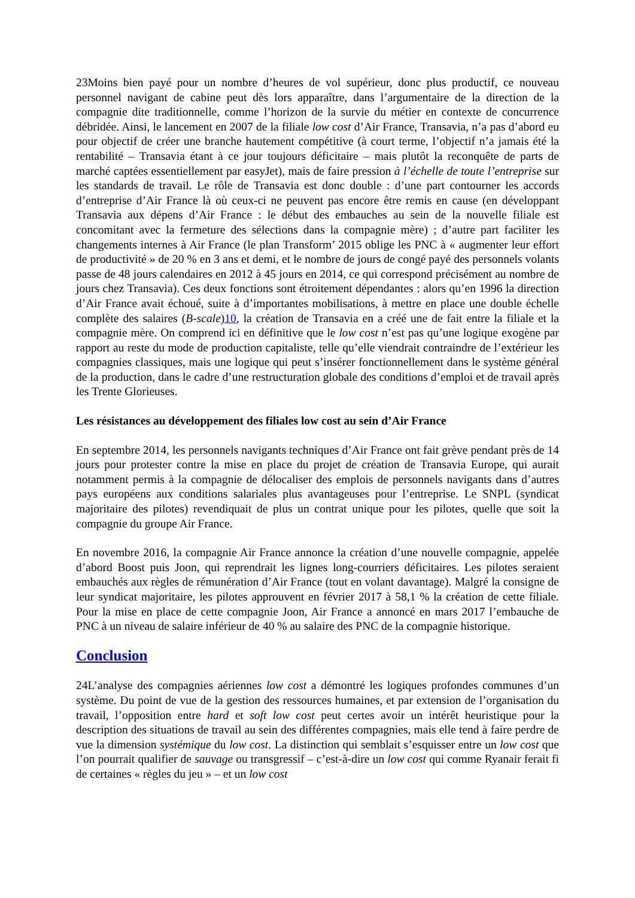23Moins bien payé pour un nombre d’heures de vol supérieur, donc plus productif, ce nouveau personnel navigant de cabine peut dès lors apparaître, dans l’argumentaire de la direction de la compagnie dite traditionnelle, comme l’horizon de la survie du métier en contexte de concurrence débridée. Ainsi, le lancement en 2007 de la filiale low cost d’Air France, Transavia, n’a pas d’abord eu pour objectif de créer une branche hautement compétitive (à court terme, l’objectif n’a jamais été la rentabilité – Transavia étant à ce jour toujours déficitaire – mais plutôt la reconquête de parts de marché captées essentiellement par easyJet), mais de faire pression à l’échelle de toute l’entreprise sur les standards de travail. Le rôle de Transavia est donc double : d’une part contourner les accords d’entreprise d’Air France là où ceux-ci ne peuvent pas encore être remis en cause (en développant Transavia aux dépens d’Air France : le début des embauches au sein de la nouvelle filiale est concomitant avec la fermeture des sélections dans la compagnie mère) ; d’autre part faciliter les changements internes à Air France (le plan Transform’ 2015 oblige les PNC à « augmenter leur effort de productivité » de 20 % en 3 ans et demi, et le nombre de jours de congé payé des personnels volants passe de 48 jours calendaires en 2012 à 45 jours en 2014, ce qui correspond précisément au nombre de jours chez Transavia). Ces deux fonctions sont étroitement dépendantes : alors qu’en 1996 la direction d’Air France avait échoué, suite à d’importantes mobilisations, à mettre en place une double échelle complète des salaires (B-scale)10, la création de Transavia en a créé une de fait entre la filiale et la compagnie mère. On comprend ici en définitive que le low cost n’est pas qu’une logique exogène par rapport au reste du mode de production capitaliste, telle qu’elle viendrait contraindre de l’extérieur les compagnies classiques, mais une logique qui peut s’insérer fonctionnellement dans le système général de la production, dans le cadre d’une restructuration globale des conditions d’emploi et de travail après les Trente Glorieuses.
Les résistances au développement des filiales low cost au sein d’Air France
En septembre 2014, les personnels navigants techniques d’Air France ont fait grève pendant près de 14 jours pour protester contre la mise en place du projet de création de Transavia Europe, qui aurait notamment permis à la compagnie de délocaliser des emplois de personnels navigants dans d’autres pays européens aux conditions salariales plus avantageuses pour l’entreprise. Le SNPL (syndicat majoritaire des pilotes) revendiquait de plus un contrat unique pour les pilotes, quelle que soit la compagnie du groupe Air France.
En novembre 2016, la compagnie Air France annonce la création d’une nouvelle compagnie, appelée d’abord Boost puis Joon, qui reprendrait les lignes long-courriers déficitaires. Les pilotes seraient embauchés aux règles de rémunération d’Air France (tout en volant davantage). Malgré la consigne de leur syndicat majoritaire, les pilotes approuvent en février 2017 à 58,1 % la création de cette filiale. Pour la mise en place de cette compagnie Joon, Air France a annoncé en mars 2017 l’embauche de PNC à un niveau de salaire inférieur de 40 % au salaire des PNC de la compagnie historique.
Conclusion
24L’analyse des compagnies aériennes low cost a démontré les logiques profondes communes d’un système. Du point de vue de la gestion des ressources humaines, et par extension de l’organisation du travail, l’opposition entre hard et soft low cost peut certes avoir un intérêt heuristique pour la description des situations de travail au sein des différentes compagnies, mais elle tend à faire perdre de vue la dimension systémique du low cost. La distinction qui semblait s’esquisser entre un low cost que l’on pourrait qualifier de sauvage ou transgressif – c’est-à-dire un low cost qui comme Ryanair ferait fi de certaines « règles du jeu » – et un low cost